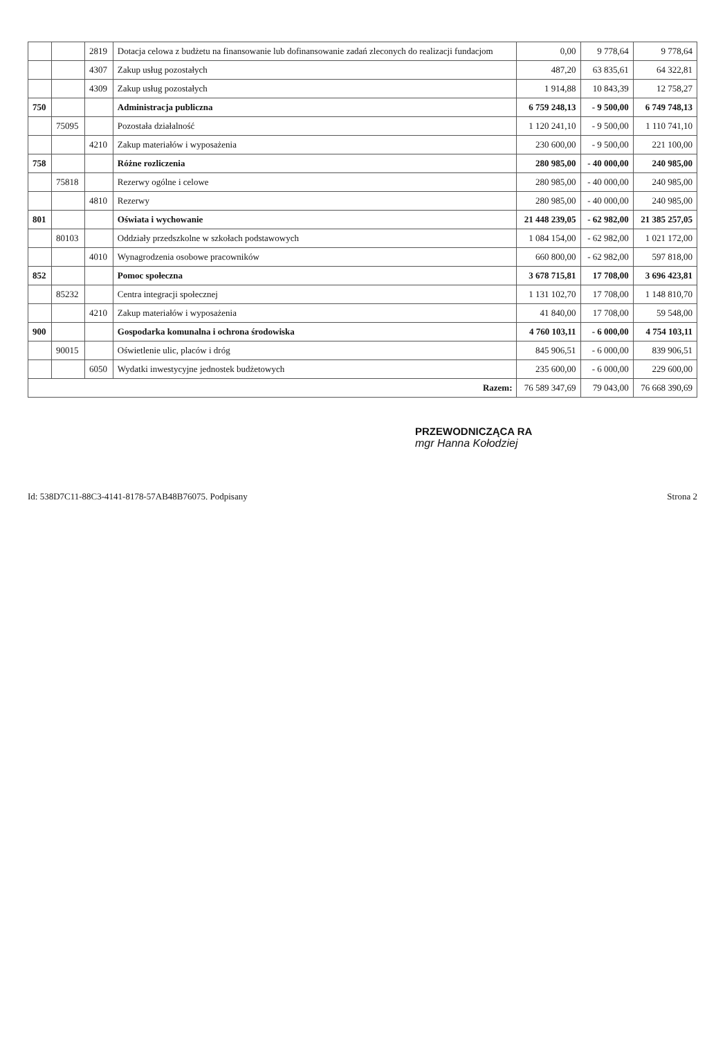| | | 2819 | Dotacja celowa z budżetu na finansowanie lub dofinansowanie zadań zleconych do realizacji fundacjom | 0,00 | 9 778,64 | 9 778,64 |
| | | 4307 | Zakup usług pozostałych | 487,20 | 63 835,61 | 64 322,81 |
| | | 4309 | Zakup usług pozostałych | 1 914,88 | 10 843,39 | 12 758,27 |
| 750 | | | Administracja publiczna | 6 759 248,13 | - 9 500,00 | 6 749 748,13 |
| | 75095 | | Pozostała działalność | 1 120 241,10 | - 9 500,00 | 1 110 741,10 |
| | | 4210 | Zakup materiałów i wyposażenia | 230 600,00 | - 9 500,00 | 221 100,00 |
| 758 | | | Różne rozliczenia | 280 985,00 | - 40 000,00 | 240 985,00 |
| | 75818 | | Rezerwy ogólne i celowe | 280 985,00 | - 40 000,00 | 240 985,00 |
| | | 4810 | Rezerwy | 280 985,00 | - 40 000,00 | 240 985,00 |
| 801 | | | Oświata i wychowanie | 21 448 239,05 | - 62 982,00 | 21 385 257,05 |
| | 80103 | | Oddziały przedszkolne w szkołach podstawowych | 1 084 154,00 | - 62 982,00 | 1 021 172,00 |
| | | 4010 | Wynagrodzenia osobowe pracowników | 660 800,00 | - 62 982,00 | 597 818,00 |
| 852 | | | Pomoc społeczna | 3 678 715,81 | 17 708,00 | 3 696 423,81 |
| | 85232 | | Centra integracji społecznej | 1 131 102,70 | 17 708,00 | 1 148 810,70 |
| | | 4210 | Zakup materiałów i wyposażenia | 41 840,00 | 17 708,00 | 59 548,00 |
| 900 | | | Gospodarka komunalna i ochrona środowiska | 4 760 103,11 | - 6 000,00 | 4 754 103,11 |
| | 90015 | | Oświetlenie ulic, placów i dróg | 845 906,51 | - 6 000,00 | 839 906,51 |
| | | 6050 | Wydatki inwestycyjne jednostek budżetowych | 235 600,00 | - 6 000,00 | 229 600,00 |
| Razem: | | | | 76 589 347,69 | 79 043,00 | 76 668 390,69 |
PRZEWODNICZĄCA RA
mgr Hanna Kołodziej
Id: 538D7C11-88C3-4141-8178-57AB48B76075. Podpisany Strona 2